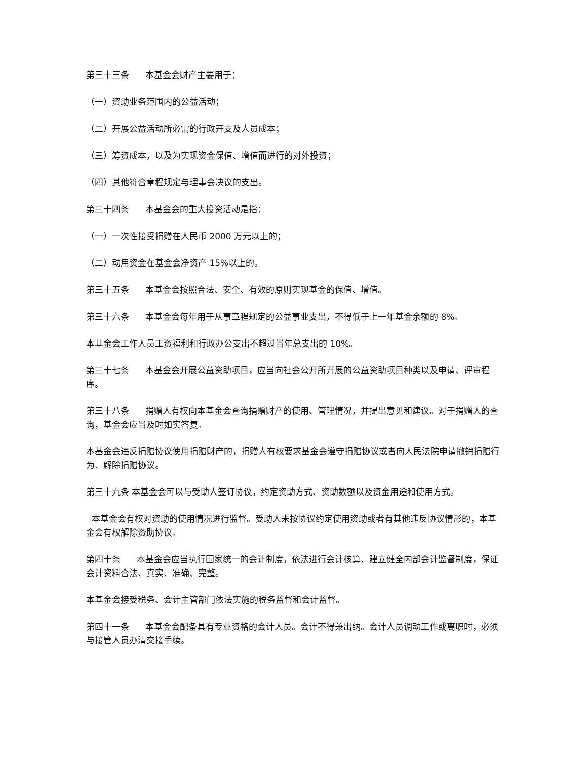第三十三条 本基金会财产主要用于：
（一）资助业务范围内的公益活动；
（二）开展公益活动所必需的行政开支及人员成本；
（三）筹资成本，以及为实现资金保值、增值而进行的对外投资；
（四）其他符合章程规定与理事会决议的支出。
第三十四条 本基金会的重大投资活动是指：
（一）一次性接受捐赠在人民币 2000 万元以上的；
（二）动用资金在基金会净资产 15%以上的。
第三十五条 本基金会按照合法、安全、有效的原则实现基金的保值、增值。
第三十六条 本基金会每年用于从事章程规定的公益事业支出，不得低于上一年基金余额的 8%。
本基金会工作人员工资福利和行政办公支出不超过当年总支出的 10%。
第三十七条 本基金会开展公益资助项目，应当向社会公开所开展的公益资助项目种类以及申请、评审程序。
第三十八条 捐赠人有权向本基金会查询捐赠财产的使用、管理情况，并提出意见和建议。对于捐赠人的查询，基金会应当及时如实答复。
本基金会违反捐赠协议使用捐赠财产的，捐赠人有权要求基金会遵守捐赠协议或者向人民法院申请撤销捐赠行为、解除捐赠协议。
第三十九条 本基金会可以与受助人签订协议，约定资助方式、资助数额以及资金用途和使用方式。
本基金会有权对资助的使用情况进行监督。受助人未按协议约定使用资助或者有其他违反协议情形的，本基金会有权解除资助协议。
第四十条 本基金会应当执行国家统一的会计制度，依法进行会计核算、建立健全内部会计监督制度，保证会计资料合法、真实、准确、完整。
本基金会接受税务、会计主管部门依法实施的税务监督和会计监督。
第四十一条 本基金会配备具有专业资格的会计人员。会计不得兼出纳。会计人员调动工作或离职时，必须与接管人员办清交接手续。